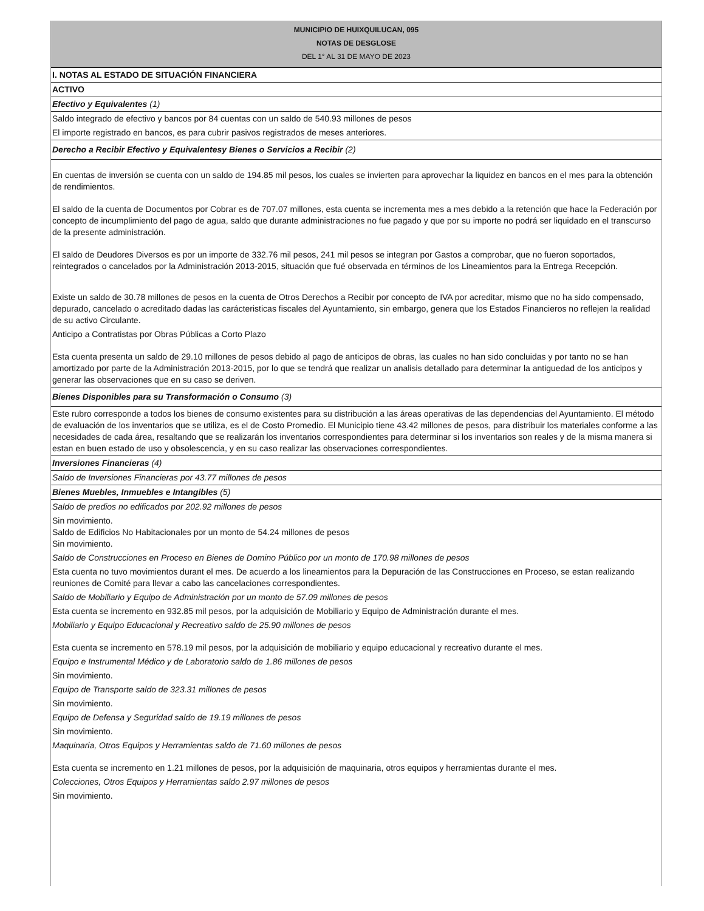MUNICIPIO DE HUIXQUILUCAN, 095
NOTAS DE DESGLOSE
DEL 1° AL 31 DE MAYO DE 2023
I. NOTAS AL ESTADO DE SITUACIÓN FINANCIERA
ACTIVO
Efectivo y Equivalentes (1)
Saldo integrado de efectivo y bancos por 84 cuentas con un saldo de 540.93 millones de pesos
El importe registrado en bancos, es para cubrir pasivos registrados de meses anteriores.
Derecho a Recibir Efectivo y Equivalentesy Bienes o Servicios a Recibir (2)
En cuentas de inversión se cuenta con un saldo de 194.85 mil pesos, los cuales se invierten para aprovechar la liquidez en bancos en el mes para la obtención de rendimientos.
El saldo de la cuenta de Documentos por Cobrar es de 707.07 millones, esta cuenta se incrementa mes a mes debido a la retención que hace la Federación por concepto de incumplimiento del pago de agua, saldo que durante administraciones no fue pagado y que por su importe no podrá ser liquidado en el transcurso de la presente administración.
El saldo de Deudores Diversos es por un importe de 332.76 mil pesos, 241 mil pesos se integran por Gastos a comprobar, que no fueron soportados, reintegrados o cancelados por la Administración 2013-2015, situación que fué observada en términos de los Lineamientos para la Entrega Recepción.
Existe un saldo de 30.78 millones de pesos en la cuenta de Otros Derechos a Recibir por concepto de IVA por acreditar, mismo que no ha sido compensado, depurado, cancelado o acreditado dadas las carácteristicas fiscales del Ayuntamiento, sin embargo, genera que los Estados Financieros no reflejen la realidad de su activo Circulante.
Anticipo a Contratistas por Obras Públicas a Corto Plazo
Esta cuenta presenta un saldo de 29.10 millones de pesos debido al pago de anticipos de obras, las cuales no han sido concluidas y por tanto no se han amortizado por parte de la Administración 2013-2015, por lo que se tendrá que realizar un analisis detallado para determinar la antiguedad de los anticipos y generar las observaciones que en su caso se deriven.
Bienes Disponibles para su Transformación o Consumo (3)
Este rubro corresponde a todos los bienes de consumo existentes para su distribución a las áreas operativas de las dependencias del Ayuntamiento. El método de evaluación de los inventarios que se utiliza, es el de Costo Promedio. El Municipio tiene 43.42 millones de pesos, para distribuir los materiales conforme a las necesidades de cada área, resaltando que se realizarán los inventarios correspondientes para determinar si los inventarios son reales y de la misma manera si estan en buen estado de uso y obsolescencia, y en su caso realizar las observaciones correspondientes.
Inversiones Financieras (4)
Saldo de Inversiones Financieras por 43.77 millones de pesos
Bienes Muebles, Inmuebles e Intangibles (5)
Saldo de predios no edificados por 202.92 millones de pesos
Sin movimiento.
Saldo de Edificios No Habitacionales por un monto de 54.24 millones de pesos
Sin movimiento.
Saldo de Construcciones en Proceso en Bienes de Domino Público por un monto de 170.98 millones de pesos
Esta cuenta no tuvo movimientos durant el mes. De acuerdo a los lineamientos para la Depuración de las Construcciones en Proceso, se estan realizando reuniones de Comité para llevar a cabo las cancelaciones correspondientes.
Saldo de Mobiliario y Equipo de Administración por un monto de 57.09 millones de pesos
Esta cuenta se incremento en 932.85 mil pesos, por la adquisición de Mobiliario y Equipo de Administración durante el mes.
Mobiliario y Equipo Educacional y Recreativo saldo de 25.90 millones de pesos
Esta cuenta se incremento en 578.19 mil pesos, por la adquisición de mobiliario y equipo educacional y recreativo durante el mes.
Equipo e Instrumental Médico y de Laboratorio saldo de 1.86 millones de pesos
Sin movimiento.
Equipo de Transporte saldo de 323.31 millones de pesos
Sin movimiento.
Equipo de Defensa y Seguridad saldo de 19.19 millones de pesos
Sin movimiento.
Maquinaria, Otros Equipos y Herramientas saldo de 71.60 millones de pesos
Esta cuenta se incremento en 1.21 millones de pesos, por la adquisición de maquinaria, otros equipos y herramientas durante el mes.
Colecciones, Otros Equipos y Herramientas saldo 2.97 millones de pesos
Sin movimiento.